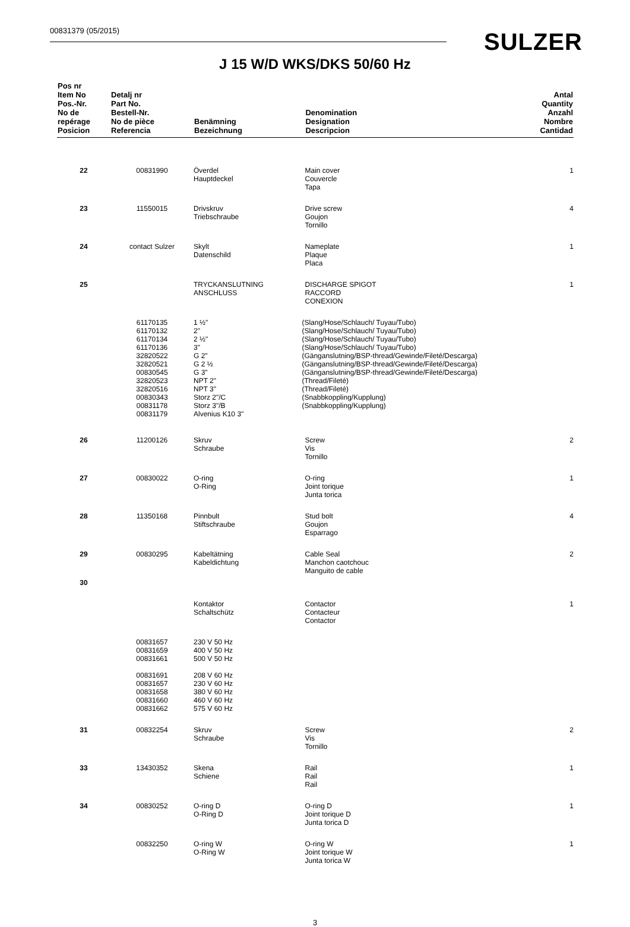00831379 (05/2015) SULZER
J 15 W/D WKS/DKS 50/60 Hz
| Pos nr Item No Pos.-Nr. No de repérage Posicion | Detalj nr Part No. Bestell-Nr. No de pièce Referencia | Benämning Bezeichnung | | Denomination Designation Descripcion | Antal Quantity Anzahl Nombre Cantidad |
| --- | --- | --- | --- | --- | --- |
| 22 | 00831990 | Överdel Hauptdeckel | | Main cover Couvercle Tapa | 1 |
| 23 | 11550015 | Drivskruv Triebschraube | | Drive screw Goujon Tornillo | 4 |
| 24 | contact Sulzer | Skylt Datenschild | | Nameplate Plaque Placa | 1 |
| 25 | | TRYCKANSLUTNING ANSCHLUSS | | DISCHARGE SPIGOT RACCORD CONEXION | 1 |
| | 61170135 61170132 61170134 61170136 32820522 32820521 00830545 32820523 32820516 00830343 00831178 00831179 | 1 ½" 2" 2 ½" 3" G 2" G 2 ½ G 3" NPT 2" NPT 3" Storz 2"/C Storz 3"/B Alvenius K10 3" | (Slang/Hose/Schlauch/ Tuyau/Tubo) (Slang/Hose/Schlauch/ Tuyau/Tubo) (Slang/Hose/Schlauch/ Tuyau/Tubo) (Slang/Hose/Schlauch/ Tuyau/Tubo) (Gänganslutning/BSP-thread/Gewinde/Fileté/Descarga) (Gänganslutning/BSP-thread/Gewinde/Fileté/Descarga) (Gänganslutning/BSP-thread/Gewinde/Fileté/Descarga) (Thread/Fileté) (Thread/Fileté) (Snabbkoppling/Kupplung) (Snabbkoppling/Kupplung) | | |
| 26 | 11200126 | Skruv Schraube | | Screw Vis Tornillo | 2 |
| 27 | 00830022 | O-ring O-Ring | | O-ring Joint torique Junta torica | 1 |
| 28 | 11350168 | Pinnbult Stiftschraube | | Stud bolt Goujon Esparrago | 4 |
| 29 | 00830295 | Kabeltätning Kabeldichtung | | Cable Seal Manchon caotchouc Manguito de cable | 2 |
| 30 | | | | | |
| | | Kontaktor Schaltschütz | | Contactor Contacteur Contactor | 1 |
| | 00831657 00831659 00831661 00831691 00831657 00831658 00831660 00831662 | 230 V 50 Hz 400 V 50 Hz 500 V 50 Hz 208 V 60 Hz 230 V 60 Hz 380 V 60 Hz 460 V 60 Hz 575 V 60 Hz | | | |
| 31 | 00832254 | Skruv Schraube | | Screw Vis Tornillo | 2 |
| 33 | 13430352 | Skena Schiene | | Rail Rail Rail | 1 |
| 34 | 00830252 | O-ring D O-Ring D | | O-ring D Joint torique D Junta torica D | 1 |
| | 00832250 | O-ring W O-Ring W | | O-ring W Joint torique W Junta torica W | 1 |
3